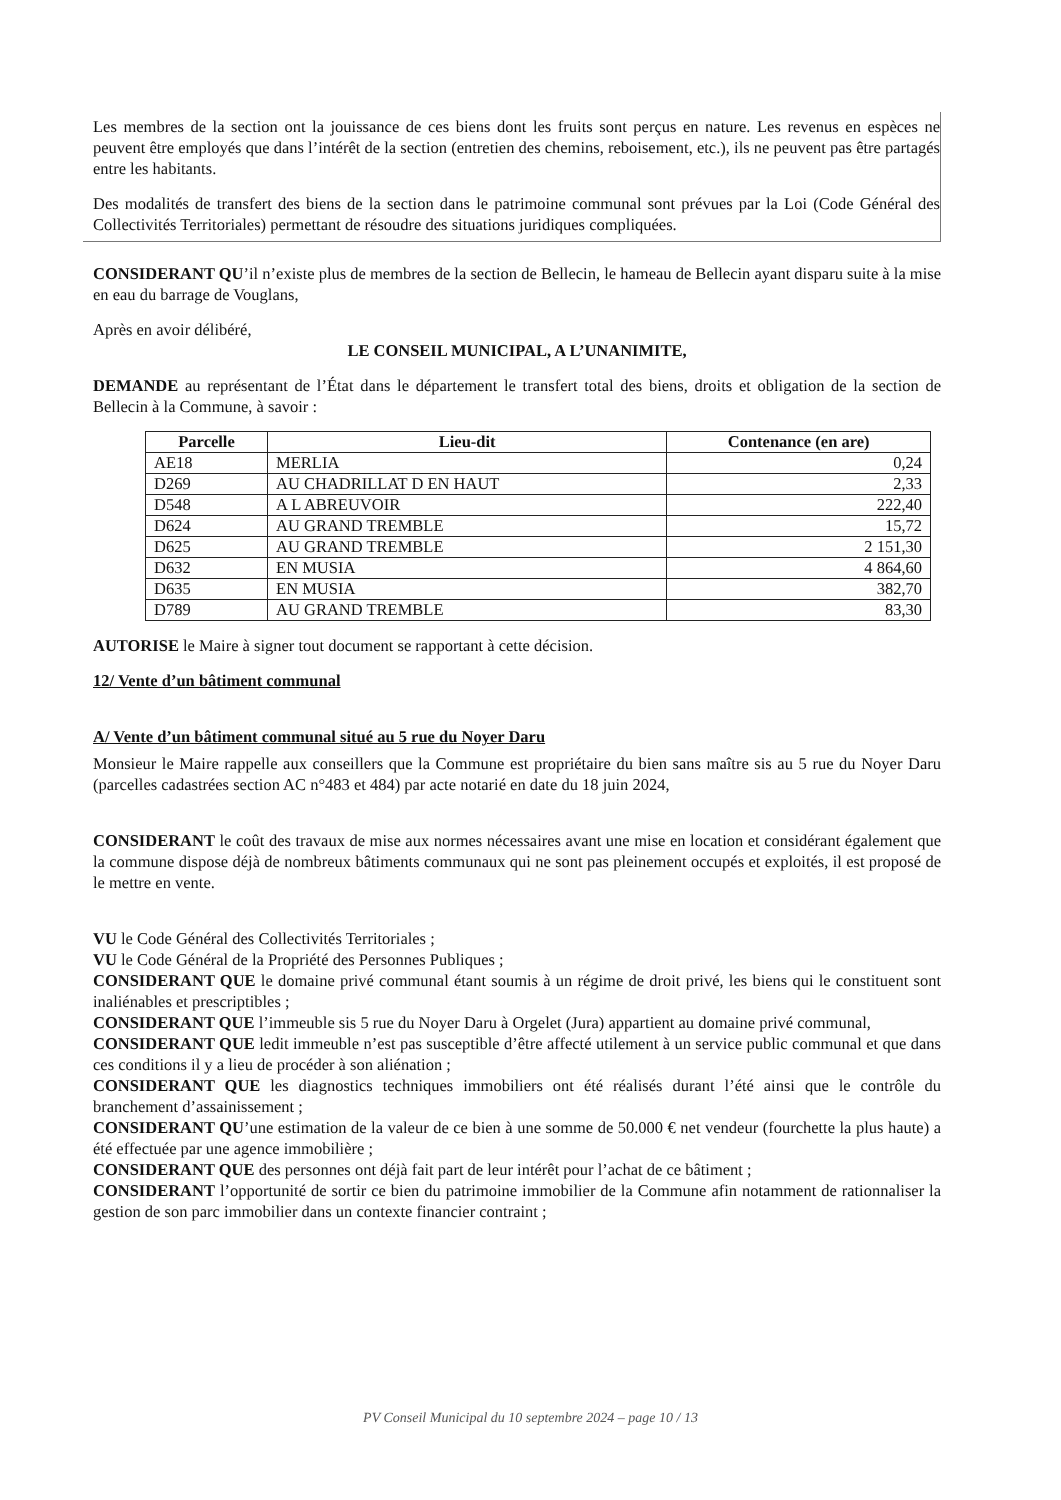Les membres de la section ont la jouissance de ces biens dont les fruits sont perçus en nature. Les revenus en espèces ne peuvent être employés que dans l’intérêt de la section (entretien des chemins, reboisement, etc.), ils ne peuvent pas être partagés entre les habitants.
Des modalités de transfert des biens de la section dans le patrimoine communal sont prévues par la Loi (Code Général des Collectivités Territoriales) permettant de résoudre des situations juridiques compliquées.
CONSIDERANT QU’il n’existe plus de membres de la section de Bellecin, le hameau de Bellecin ayant disparu suite à la mise en eau du barrage de Vouglans,
Après en avoir délibéré,
LE CONSEIL MUNICIPAL, A L’UNANIMITE,
DEMANDE au représentant de l’État dans le département le transfert total des biens, droits et obligation de la section de Bellecin à la Commune, à savoir :
| Parcelle | Lieu-dit | Contenance (en are) |
| --- | --- | --- |
| AE18 | MERLIA | 0,24 |
| D269 | AU CHADRILLAT D EN HAUT | 2,33 |
| D548 | A L ABREUVOIR | 222,40 |
| D624 | AU GRAND TREMBLE | 15,72 |
| D625 | AU GRAND TREMBLE | 2 151,30 |
| D632 | EN MUSIA | 4 864,60 |
| D635 | EN MUSIA | 382,70 |
| D789 | AU GRAND TREMBLE | 83,30 |
AUTORISE le Maire à signer tout document se rapportant à cette décision.
12/ Vente d’un bâtiment communal
A/ Vente d’un bâtiment communal situé au 5 rue du Noyer Daru
Monsieur le Maire rappelle aux conseillers que la Commune est propriétaire du bien sans maître sis au 5 rue du Noyer Daru (parcelles cadastrées section AC n°483 et 484) par acte notarié en date du 18 juin 2024,
CONSIDERANT le coût des travaux de mise aux normes nécessaires avant une mise en location et considérant également que la commune dispose déjà de nombreux bâtiments communaux qui ne sont pas pleinement occupés et exploités, il est proposé de le mettre en vente.
VU le Code Général des Collectivités Territoriales ;
VU le Code Général de la Propriété des Personnes Publiques ;
CONSIDERANT QUE le domaine privé communal étant soumis à un régime de droit privé, les biens qui le constituent sont inaliénables et prescriptibles ;
CONSIDERANT QUE l’immeuble sis 5 rue du Noyer Daru à Orgelet (Jura) appartient au domaine privé communal,
CONSIDERANT QUE ledit immeuble n’est pas susceptible d’être affecté utilement à un service public communal et que dans ces conditions il y a lieu de procéder à son aliénation ;
CONSIDERANT QUE les diagnostics techniques immobiliers ont été réalisés durant l’été ainsi que le contrôle du branchement d’assainissement ;
CONSIDERANT QU’une estimation de la valeur de ce bien à une somme de 50.000 € net vendeur (fourchette la plus haute) a été effectuée par une agence immobilière ;
CONSIDERANT QUE des personnes ont déjà fait part de leur intérêt pour l’achat de ce bâtiment ;
CONSIDERANT l’opportunité de sortir ce bien du patrimoine immobilier de la Commune afin notamment de rationnaliser la gestion de son parc immobilier dans un contexte financier contraint ;
PV Conseil Municipal du 10 septembre 2024 – page 10 / 13